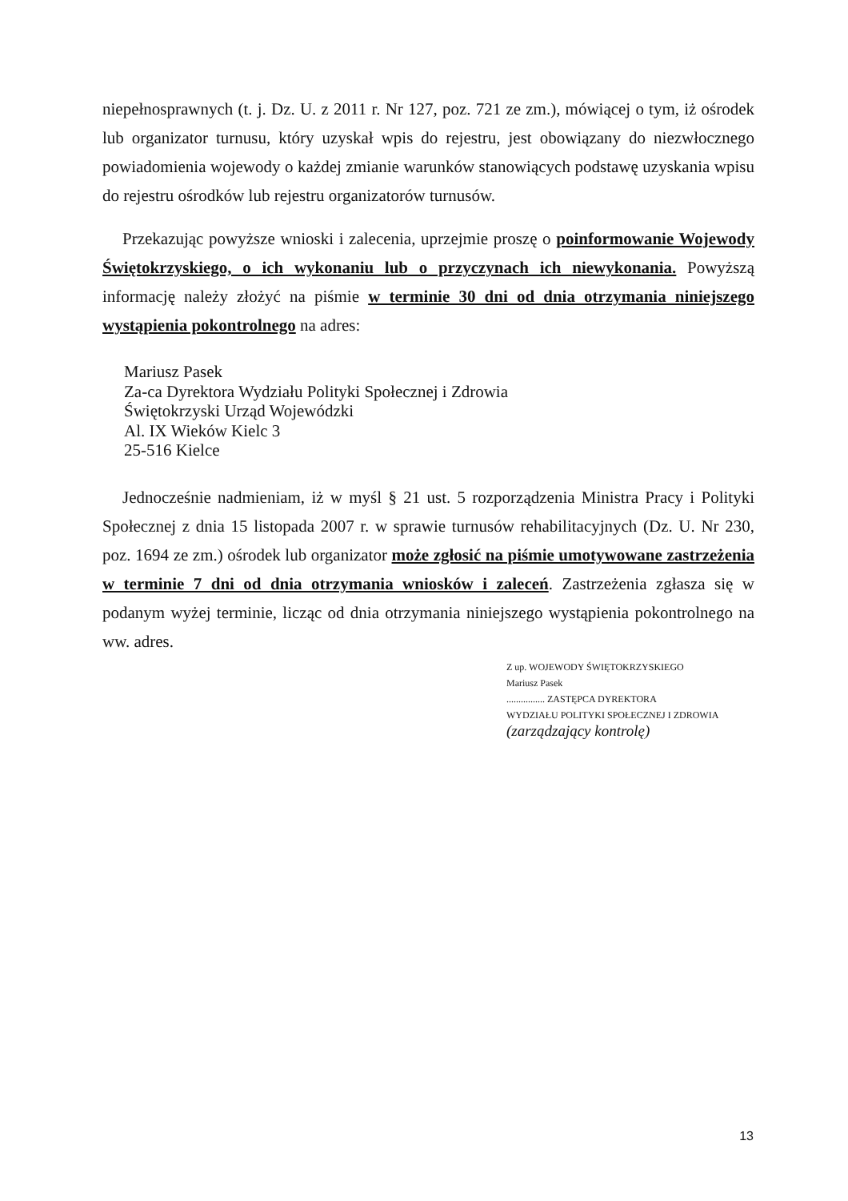niepełnosprawnych (t. j. Dz. U. z 2011 r. Nr 127, poz. 721 ze zm.), mówiącej o tym, iż ośrodek lub organizator turnusu, który uzyskał wpis do rejestru, jest obowiązany do niezwłocznego powiadomienia wojewody o każdej zmianie warunków stanowiących podstawę uzyskania wpisu do rejestru ośrodków lub rejestru organizatorów turnusów.
Przekazując powyższe wnioski i zalecenia, uprzejmie proszę o poinformowanie Wojewody Świętokrzyskiego, o ich wykonaniu lub o przyczynach ich niewykonania. Powyższą informację należy złożyć na piśmie w terminie 30 dni od dnia otrzymania niniejszego wystąpienia pokontrolnego na adres:
Mariusz Pasek
Za-ca Dyrektora Wydziału Polityki Społecznej i Zdrowia
Świętokrzyski Urząd Wojewódzki
Al. IX Wieków Kielc 3
25-516 Kielce
Jednocześnie nadmieniam, iż w myśl § 21 ust. 5 rozporządzenia Ministra Pracy i Polityki Społecznej z dnia 15 listopada 2007 r. w sprawie turnusów rehabilitacyjnych (Dz. U. Nr 230, poz. 1694 ze zm.) ośrodek lub organizator może zgłosić na piśmie umotywowane zastrzeżenia w terminie 7 dni od dnia otrzymania wniosków i zaleceń. Zastrzeżenia zgłasza się w podanym wyżej terminie, licząc od dnia otrzymania niniejszego wystąpienia pokontrolnego na ww. adres.
Z up. WOJEWODY ŚWIĘTOKRZYSKIEGO
Mariusz Pasek
................ ZASTĘPCA DYREKTORA
WYDZIAŁU POLITYKI SPOŁECZNEJ I ZDROWIA
(zarządzający kontrolę)
13